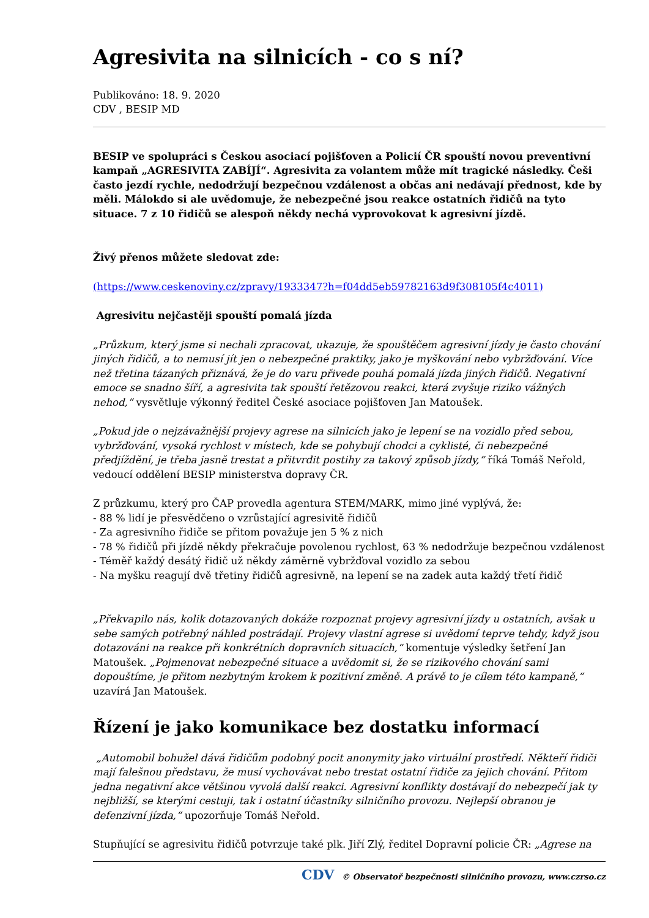Agresivita na silnicích - co s ní?
Publikováno: 18. 9. 2020
CDV , BESIP MD
BESIP ve spolupráci s Českou asociací pojišťoven a Policií ČR spouští novou preventivní kampaň „AGRESIVITA ZABÍJÍ“. Agresivita za volantem může mít tragické následky. Češi často jezdí rychle, nedodržují bezpečnou vzdálenost a občas ani nedávají přednost, kde by měli. Málokdo si ale uvědomuje, že nebezpečné jsou reakce ostatních řidičů na tyto situace. 7 z 10 řidičů se alespoň někdy nechá vyprovokovat k agresivní jízdě.
Živý přenos můžete sledovat zde:
(https://www.ceskenoviny.cz/zpravy/1933347?h=f04dd5eb59782163d9f308105f4c4011)
Agresivitu nejčastěji spouští pomalá jízda
„Průzkum, který jsme si nechali zpracovat, ukazuje, že spouštěčem agresivní jízdy je často chování jiných řidičů, a to nemusí jít jen o nebezpečné praktiky, jako je myškování nebo vybržďování. Více než třetina tázaných přiznává, že je do varu přivede pouhá pomalá jízda jiných řidičů. Negativní emoce se snadno šíří, a agresivita tak spouští řetězovou reakci, která zvyšuje riziko vážných nehod,“ vysvětluje výkonný ředitel České asociace pojišťoven Jan Matoušek.
„Pokud jde o nejzávažnější projevy agrese na silnicích jako je lepení se na vozidlo před sebou, vybržďování, vysoká rychlost v místech, kde se pohybují chodci a cyklisté, či nebezpečné předjíždění, je třeba jasně trestat a přitvrdit postihy za takový způsob jízdy,“ říká Tomáš Neřold, vedoucí oddělení BESIP ministerstva dopravy ČR.
Z průzkumu, který pro ČAP provedla agentura STEM/MARK, mimo jiné vyplývá, že:
- 88 % lidí je přesvědčeno o vzrůstající agresivitě řidičů
- Za agresivního řidiče se přitom považuje jen 5 % z nich
- 78 % řidičů při jízdě někdy překračuje povolenou rychlost, 63 % nedodržuje bezpečnou vzdálenost
- Téměř každý desátý řidič už někdy záměrně vybržďoval vozidlo za sebou
- Na myšku reagují dvě třetiny řidičů agresivně, na lepení se na zadek auta každý třetí řidič
„Překvapilo nás, kolik dotazovaných dokáže rozpoznat projevy agresivní jízdy u ostatních, avšak u sebe samých potřebný náhled postrádají. Projevy vlastní agrese si uvědomí teprve tehdy, když jsou dotazováni na reakce při konkrétních dopravních situacích,“ komentuje výsledky šetření Jan Matoušek. „Pojmenovat nebezpečné situace a uvědomit si, že se rizikového chování sami dopouštíme, je přitom nezbytným krokem k pozitivní změně. A právě to je cílem této kampaně,“ uzavírá Jan Matoušek.
Řízení je jako komunikace bez dostatku informací
„Automobil bohužel dává řidičům podobný pocit anonymity jako virtuální prostředí. Někteří řidiči mají falešnou představu, že musí vychovávat nebo trestat ostatní řidiče za jejich chování. Přitom jedna negativní akce většinou vyvolá další reakci. Agresivní konflikty dostávají do nebezpečí jak ty nejbližší, se kterými cestuji, tak i ostatní účastníky silničního provozu. Nejlepší obranou je defenzivní jízda,“ upozorňuje Tomáš Neřold.
Stupňující se agresivitu řidičů potvrzuje také plk. Jiří Zlý, ředitel Dopravní policie ČR: „Agrese na
CDV © Observatoř bezpečnosti silničního provozu, www.czrso.cz